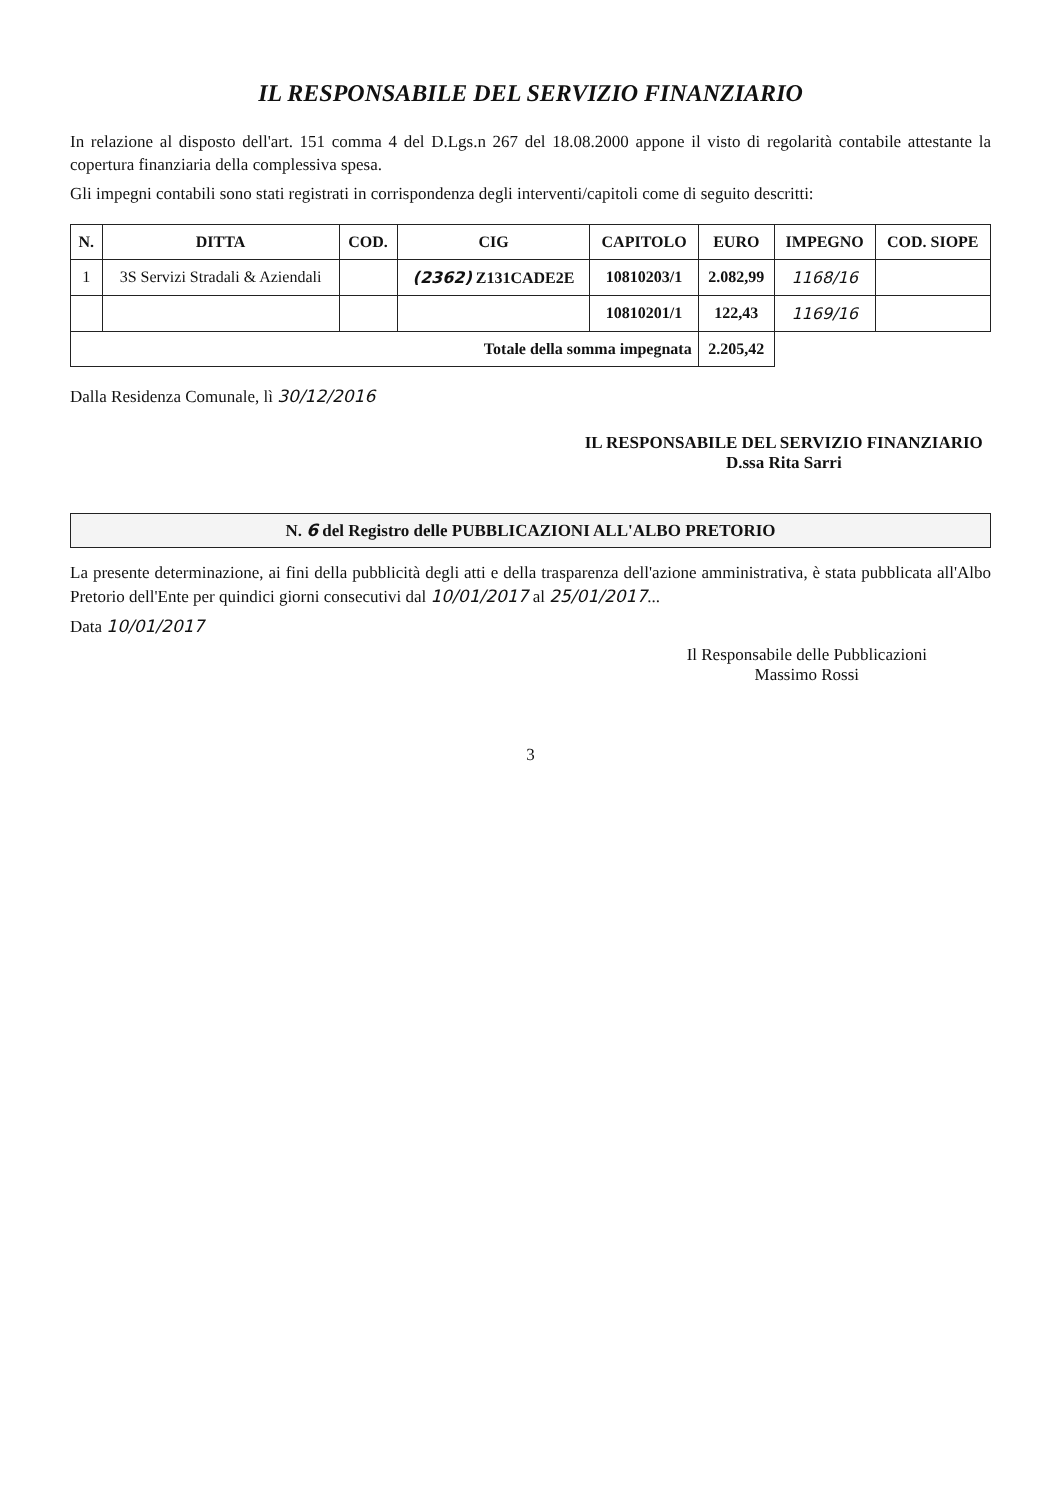IL RESPONSABILE DEL SERVIZIO FINANZIARIO
In relazione al disposto dell'art. 151 comma 4 del D.Lgs.n 267 del 18.08.2000 appone il visto di regolarità contabile attestante la copertura finanziaria della complessiva spesa.
Gli impegni contabili sono stati registrati in corrispondenza degli interventi/capitoli come di seguito descritti:
| N. | DITTA | COD. | CIG | CAPITOLO | EURO | IMPEGNO | COD. SIOPE |
| --- | --- | --- | --- | --- | --- | --- | --- |
| 1 | 3S Servizi Stradali & Aziendali | | (2362) Z131CADE2E | 10810203/1 | 2.082,99 | 1168/16 | |
| | | | | 10810201/1 | 122,43 | 1169/16 | |
| Totale della somma impegnata | | | | | 2.205,42 | | |
Dalla Residenza Comunale, lì 30/12/2016
IL RESPONSABILE DEL SERVIZIO FINANZIARIO
D.ssa Rita Sarri
N. 6 del Registro delle PUBBLICAZIONI ALL'ALBO PRETORIO
La presente determinazione, ai fini della pubblicità degli atti e della trasparenza dell'azione amministrativa, è stata pubblicata all'Albo Pretorio dell'Ente per quindici giorni consecutivi dal 10/01/2017 al 25/01/2017...
Data 10/01/2017
Il Responsabile delle Pubblicazioni
Massimo Rossi
3